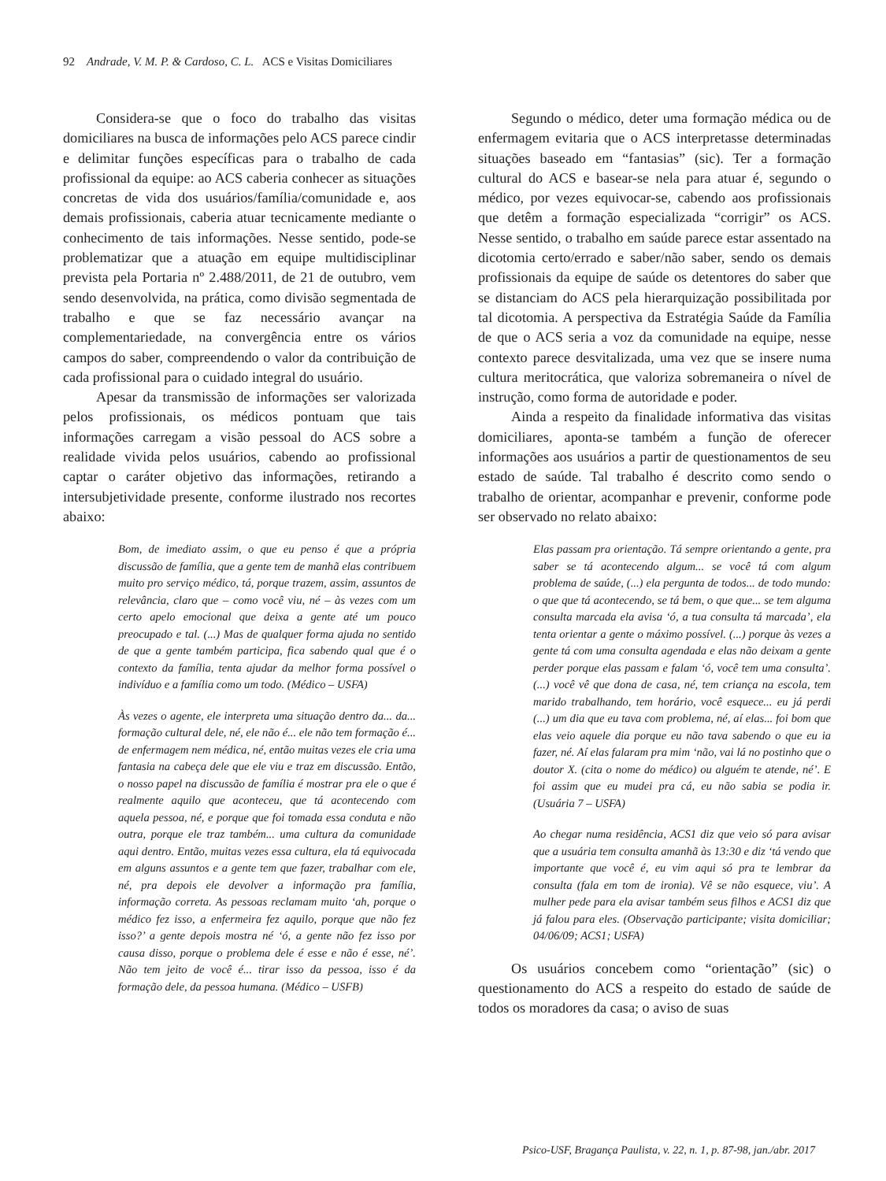92 Andrade, V. M. P. & Cardoso, C. L. ACS e Visitas Domiciliares
Considera-se que o foco do trabalho das visitas domiciliares na busca de informações pelo ACS parece cindir e delimitar funções específicas para o trabalho de cada profissional da equipe: ao ACS caberia conhecer as situações concretas de vida dos usuários/família/comunidade e, aos demais profissionais, caberia atuar tecnicamente mediante o conhecimento de tais informações. Nesse sentido, pode-se problematizar que a atuação em equipe multidisciplinar prevista pela Portaria nº 2.488/2011, de 21 de outubro, vem sendo desenvolvida, na prática, como divisão segmentada de trabalho e que se faz necessário avançar na complementariedade, na convergência entre os vários campos do saber, compreendendo o valor da contribuição de cada profissional para o cuidado integral do usuário.
Apesar da transmissão de informações ser valorizada pelos profissionais, os médicos pontuam que tais informações carregam a visão pessoal do ACS sobre a realidade vivida pelos usuários, cabendo ao profissional captar o caráter objetivo das informações, retirando a intersubjetividade presente, conforme ilustrado nos recortes abaixo:
Bom, de imediato assim, o que eu penso é que a própria discussão de família, que a gente tem de manhã elas contribuem muito pro serviço médico, tá, porque trazem, assim, assuntos de relevância, claro que – como você viu, né – às vezes com um certo apelo emocional que deixa a gente até um pouco preocupado e tal. (...) Mas de qualquer forma ajuda no sentido de que a gente também participa, fica sabendo qual que é o contexto da família, tenta ajudar da melhor forma possível o indivíduo e a família como um todo. (Médico – USFA)
Às vezes o agente, ele interpreta uma situação dentro da... da... formação cultural dele, né, ele não é... ele não tem formação é... de enfermagem nem médica, né, então muitas vezes ele cria uma fantasia na cabeça dele que ele viu e traz em discussão. Então, o nosso papel na discussão de família é mostrar pra ele o que é realmente aquilo que aconteceu, que tá acontecendo com aquela pessoa, né, e porque que foi tomada essa conduta e não outra, porque ele traz também... uma cultura da comunidade aqui dentro. Então, muitas vezes essa cultura, ela tá equivocada em alguns assuntos e a gente tem que fazer, trabalhar com ele, né, pra depois ele devolver a informação pra família, informação correta. As pessoas reclamam muito ‘ah, porque o médico fez isso, a enfermeira fez aquilo, porque que não fez isso?’ a gente depois mostra né ‘ó, a gente não fez isso por causa disso, porque o problema dele é esse e não é esse, né’. Não tem jeito de você é... tirar isso da pessoa, isso é da formação dele, da pessoa humana. (Médico – USFB)
Segundo o médico, deter uma formação médica ou de enfermagem evitaria que o ACS interpretasse determinadas situações baseado em “fantasias” (sic). Ter a formação cultural do ACS e basear-se nela para atuar é, segundo o médico, por vezes equivocar-se, cabendo aos profissionais que detêm a formação especializada “corrigir” os ACS. Nesse sentido, o trabalho em saúde parece estar assentado na dicotomia certo/errado e saber/não saber, sendo os demais profissionais da equipe de saúde os detentores do saber que se distanciam do ACS pela hierarquização possibilitada por tal dicotomia. A perspectiva da Estratégia Saúde da Família de que o ACS seria a voz da comunidade na equipe, nesse contexto parece desvitalizada, uma vez que se insere numa cultura meritocrática, que valoriza sobremaneira o nível de instrução, como forma de autoridade e poder.
Ainda a respeito da finalidade informativa das visitas domiciliares, aponta-se também a função de oferecer informações aos usuários a partir de questionamentos de seu estado de saúde. Tal trabalho é descrito como sendo o trabalho de orientar, acompanhar e prevenir, conforme pode ser observado no relato abaixo:
Elas passam pra orientação. Tá sempre orientando a gente, pra saber se tá acontecendo algum... se você tá com algum problema de saúde, (...) ela pergunta de todos... de todo mundo: o que que tá acontecendo, se tá bem, o que que... se tem alguma consulta marcada ela avisa ‘ó, a tua consulta tá marcada’, ela tenta orientar a gente o máximo possível. (...) porque às vezes a gente tá com uma consulta agendada e elas não deixam a gente perder porque elas passam e falam ‘ó, você tem uma consulta’. (...) você vê que dona de casa, né, tem criança na escola, tem marido trabalhando, tem horário, você esquece... eu já perdi (...) um dia que eu tava com problema, né, aí elas... foi bom que elas veio aquele dia porque eu não tava sabendo o que eu ia fazer, né. Aí elas falaram pra mim ‘não, vai lá no postinho que o doutor X. (cita o nome do médico) ou alguém te atende, né’. E foi assim que eu mudei pra cá, eu não sabia se podia ir. (Usuária 7 – USFA)
Ao chegar numa residência, ACS1 diz que veio só para avisar que a usuária tem consulta amanhã às 13:30 e diz ‘tá vendo que importante que você é, eu vim aqui só pra te lembrar da consulta (fala em tom de ironia). Vê se não esquece, viu’. A mulher pede para ela avisar também seus filhos e ACS1 diz que já falou para eles. (Observação participante; visita domiciliar; 04/06/09; ACS1; USFA)
Os usuários concebem como “orientação” (sic) o questionamento do ACS a respeito do estado de saúde de todos os moradores da casa; o aviso de suas
Psico-USF, Bragança Paulista, v. 22, n. 1, p. 87-98, jan./abr. 2017